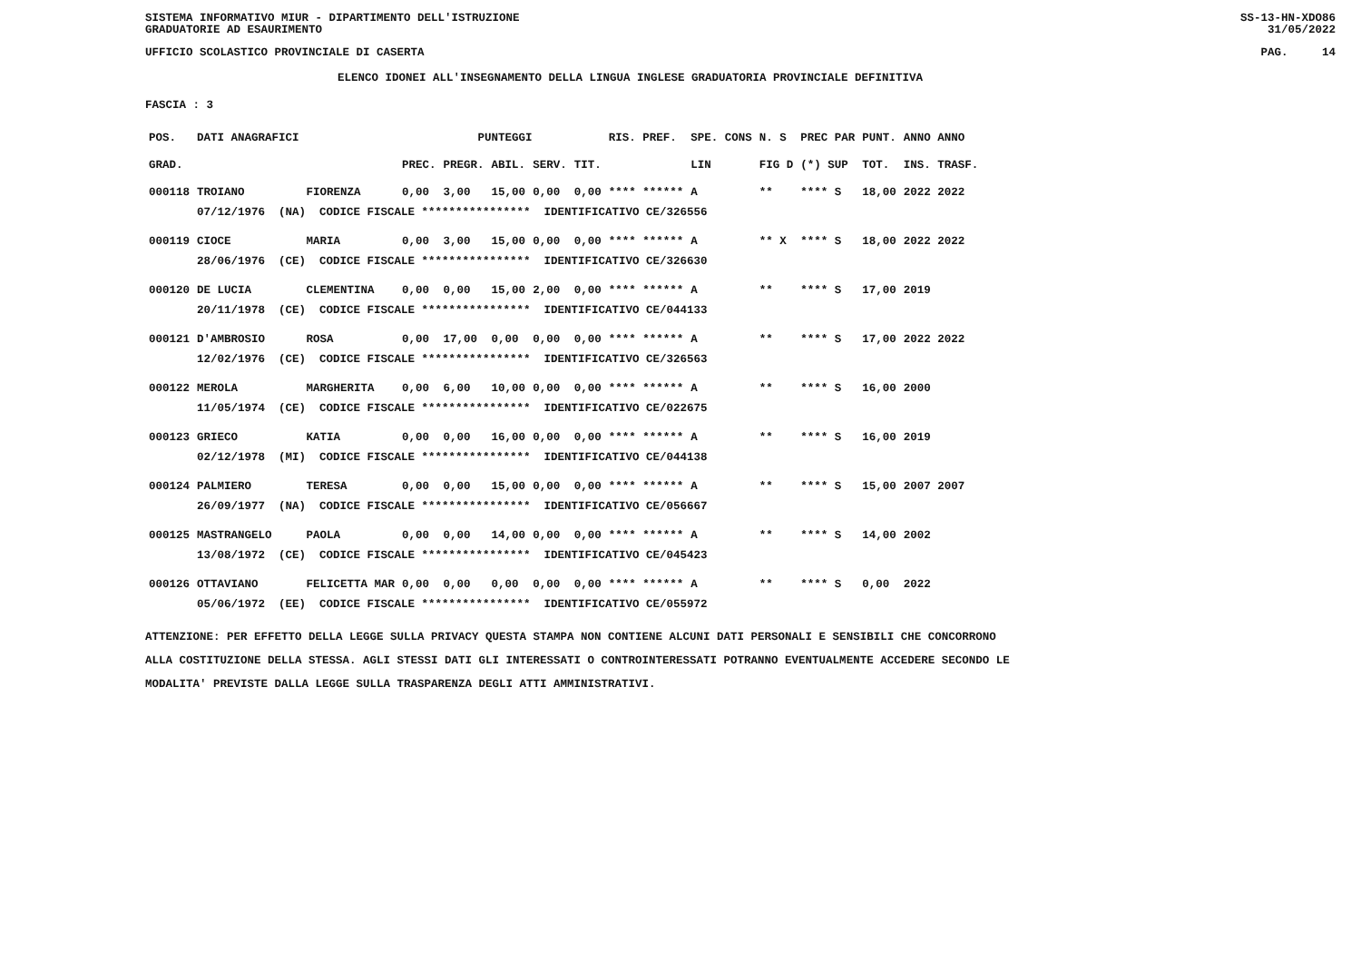SISTEMA INFORMATIVO MIUR - DIPARTIMENTO DELL'ISTRUZIONE
GRADUATORIE AD ESAURIMENTO SS-13-HN-XDO86
31/05/2022
UFFICIO SCOLASTICO PROVINCIALE DI CASERTA PAG. 14
ELENCO IDONEI ALL'INSEGNAMENTO DELLA LINGUA INGLESE GRADUATORIA PROVINCIALE DEFINITIVA
FASCIA : 3
| POS. | DATI ANAGRAFICI | | | PUNTEGGI | | | | RIS. PREF. | SPE. CONS | N. S | PREC PAR | PUNT. | ANNO ANNO |
| GRAD. | | | PREC. | PREGR. | ABIL. | SERV. | TIT. | | LIN | FIG D | (*) SUP | TOT. | INS. TRASF. |
| 000118 | TROIANO | FIORENZA | 0,00 | 3,00 | 15,00 | 0,00 | 0,00 | **** ****** | A | ** | **** S | 18,00 | 2022 2022 |
| | 07/12/1976 (NA) CODICE FISCALE **************** IDENTIFICATIVO CE/326556 | | | | | | | | | | | | |
| 000119 | CIOCE | MARIA | 0,00 | 3,00 | 15,00 | 0,00 | 0,00 | **** ****** | A | ** X | **** S | 18,00 | 2022 2022 |
| | 28/06/1976 (CE) CODICE FISCALE **************** IDENTIFICATIVO CE/326630 | | | | | | | | | | | | |
| 000120 | DE LUCIA | CLEMENTINA | 0,00 | 0,00 | 15,00 | 2,00 | 0,00 | **** ****** | A | ** | **** S | 17,00 | 2019 |
| | 20/11/1978 (CE) CODICE FISCALE **************** IDENTIFICATIVO CE/044133 | | | | | | | | | | | | |
| 000121 | D'AMBROSIO | ROSA | 0,00 | 17,00 | 0,00 | 0,00 | 0,00 | **** ****** | A | ** | **** S | 17,00 | 2022 2022 |
| | 12/02/1976 (CE) CODICE FISCALE **************** IDENTIFICATIVO CE/326563 | | | | | | | | | | | | |
| 000122 | MEROLA | MARGHERITA | 0,00 | 6,00 | 10,00 | 0,00 | 0,00 | **** ****** | A | ** | **** S | 16,00 | 2000 |
| | 11/05/1974 (CE) CODICE FISCALE **************** IDENTIFICATIVO CE/022675 | | | | | | | | | | | | |
| 000123 | GRIECO | KATIA | 0,00 | 0,00 | 16,00 | 0,00 | 0,00 | **** ****** | A | ** | **** S | 16,00 | 2019 |
| | 02/12/1978 (MI) CODICE FISCALE **************** IDENTIFICATIVO CE/044138 | | | | | | | | | | | | |
| 000124 | PALMIERO | TERESA | 0,00 | 0,00 | 15,00 | 0,00 | 0,00 | **** ****** | A | ** | **** S | 15,00 | 2007 2007 |
| | 26/09/1977 (NA) CODICE FISCALE **************** IDENTIFICATIVO CE/056667 | | | | | | | | | | | | |
| 000125 | MASTRANGELO | PAOLA | 0,00 | 0,00 | 14,00 | 0,00 | 0,00 | **** ****** | A | ** | **** S | 14,00 | 2002 |
| | 13/08/1972 (CE) CODICE FISCALE **************** IDENTIFICATIVO CE/045423 | | | | | | | | | | | | |
| 000126 | OTTAVIANO | FELICETTA MAR | 0,00 | 0,00 | 0,00 | 0,00 | 0,00 | **** ****** | A | ** | **** S | 0,00 | 2022 |
| | 05/06/1972 (EE) CODICE FISCALE **************** IDENTIFICATIVO CE/055972 | | | | | | | | | | | | |
ATTENZIONE: PER EFFETTO DELLA LEGGE SULLA PRIVACY QUESTA STAMPA NON CONTIENE ALCUNI DATI PERSONALI E SENSIBILI CHE CONCORRONO
ALLA COSTITUZIONE DELLA STESSA. AGLI STESSI DATI GLI INTERESSATI O CONTROINTERESSATI POTRANNO EVENTUALMENTE ACCEDERE SECONDO LE
MODALITA' PREVISTE DALLA LEGGE SULLA TRASPARENZA DEGLI ATTI AMMINISTRATIVI.